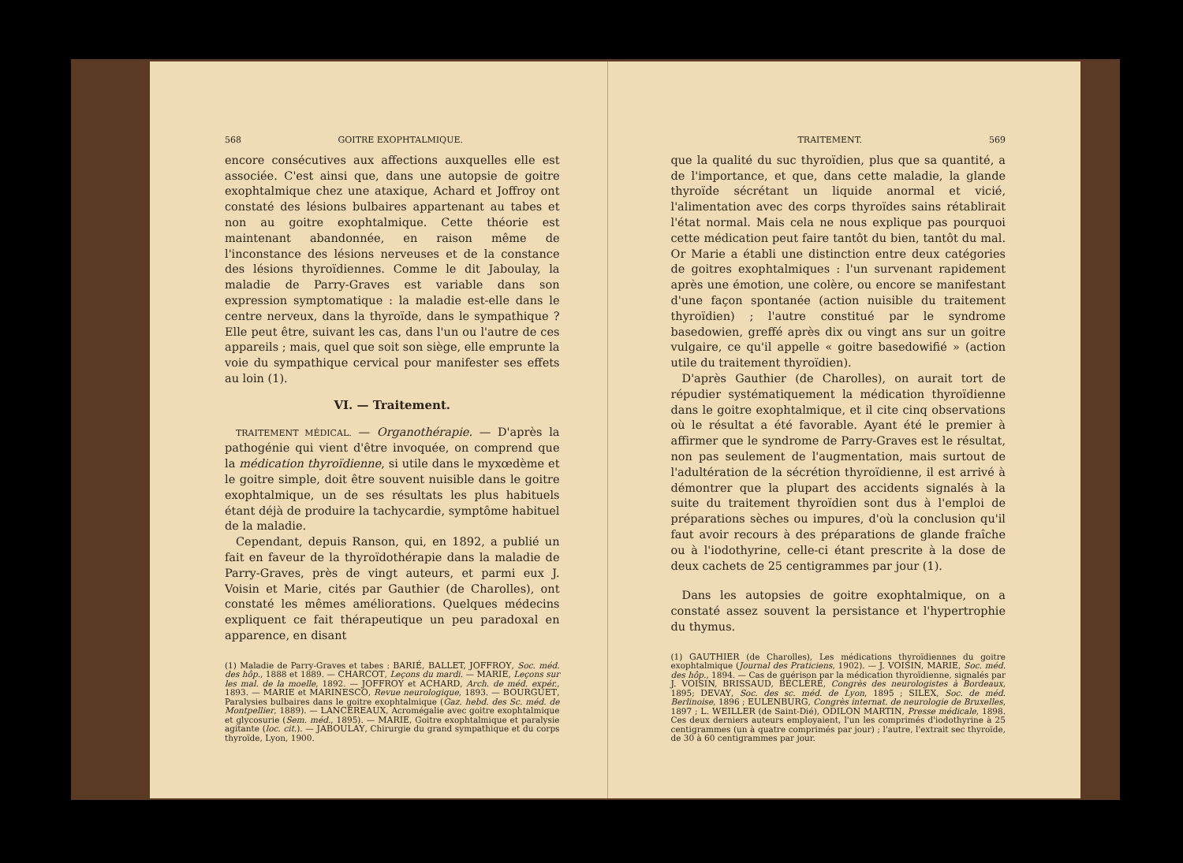568 GOITRE EXOPHTALMIQUE.
encore consécutives aux affections auxquelles elle est associée. C'est ainsi que, dans une autopsie de goitre exophtalmique chez une ataxique, Achard et Joffroy ont constaté des lésions bulbaires appartenant au tabes et non au goitre exophtalmique. Cette théorie est maintenant abandonnée, en raison même de l'inconstance des lésions nerveuses et de la constance des lésions thyroïdiennes. Comme le dit Jaboulay, la maladie de Parry-Graves est variable dans son expression symptomatique : la maladie est-elle dans le centre nerveux, dans la thyroïde, dans le sympathique ? Elle peut être, suivant les cas, dans l'un ou l'autre de ces appareils ; mais, quel que soit son siège, elle emprunte la voie du sympathique cervical pour manifester ses effets au loin (1).
VI. — Traitement.
TRAITEMENT MÉDICAL. — Organothérapie. — D'après la pathogénie qui vient d'être invoquée, on comprend que la médication thyroïdienne, si utile dans le myxœdème et le goitre simple, doit être souvent nuisible dans le goitre exophtalmique, un de ses résultats les plus habituels étant déjà de produire la tachycardie, symptôme habituel de la maladie.
Cependant, depuis Ranson, qui, en 1892, a publié un fait en faveur de la thyroïdothérapie dans la maladie de Parry-Graves, près de vingt auteurs, et parmi eux J. Voisin et Marie, cités par Gauthier (de Charolles), ont constaté les mêmes améliorations. Quelques médecins expliquent ce fait thérapeutique un peu paradoxal en apparence, en disant
(1) Maladie de Parry-Graves et tabes : BARIÉ, BALLET, JOFFROY, Soc. méd. des hôp., 1888 et 1889. — CHARCOT, Leçons du mardi. — MARIE, Leçons sur les mal. de la moelle, 1892. — JOFFROY et ACHARD, Arch. de méd. expér., 1893. — MARIE et MARINESCO, Revue neurologique, 1893. — BOURGUET, Paralysies bulbaires dans le goitre exophtalmique (Gaz. hebd. des Sc. méd. de Montpellier, 1889). — LANCEREAUX, Acromégalie avec goitre exophtalmique et glycosurie (Sem. méd., 1895). — MARIE, Goitre exophtalmique et paralysie agitante (loc. cit.). — JABOULAY, Chirurgie du grand sympathique et du corps thyroïde, Lyon, 1900.
TRAITEMENT. 569
que la qualité du suc thyroïdien, plus que sa quantité, a de l'importance, et que, dans cette maladie, la glande thyroïde sécrétant un liquide anormal et vicié, l'alimentation avec des corps thyroïdes sains rétablirait l'état normal. Mais cela ne nous explique pas pourquoi cette médication peut faire tantôt du bien, tantôt du mal. Or Marie a établi une distinction entre deux catégories de goitres exophtalmiques : l'un survenant rapidement après une émotion, une colère, ou encore se manifestant d'une façon spontanée (action nuisible du traitement thyroïdien) ; l'autre constitué par le syndrome basedowien, greffé après dix ou vingt ans sur un goitre vulgaire, ce qu'il appelle « goitre basedowifié » (action utile du traitement thyroïdien).
D'après Gauthier (de Charolles), on aurait tort de répudier systématiquement la médication thyroïdienne dans le goitre exophtalmique, et il cite cinq observations où le résultat a été favorable. Ayant été le premier à affirmer que le syndrome de Parry-Graves est le résultat, non pas seulement de l'augmentation, mais surtout de l'adultération de la sécrétion thyroïdienne, il est arrivé à démontrer que la plupart des accidents signalés à la suite du traitement thyroïdien sont dus à l'emploi de préparations sèches ou impures, d'où la conclusion qu'il faut avoir recours à des préparations de glande fraîche ou à l'iodothyrine, celle-ci étant prescrite à la dose de deux cachets de 25 centigrammes par jour (1).
Dans les autopsies de goitre exophtalmique, on a constaté assez souvent la persistance et l'hypertrophie du thymus.
(1) GAUTHIER (de Charolles), Les médications thyroïdiennes du goitre exophtalmique (Journal des Praticiens, 1902). — J. VOISIN, MARIE, Soc. méd. des hôp., 1894. — Cas de guérison par la médication thyroïdienne, signalés par J. VOISIN, BRISSAUD, BÉCLÈRE, Congrès des neurologistes à Bordeaux, 1895; DEVAY, Soc. des sc. méd. de Lyon, 1895 ; SILEX, Soc. de méd. Berlinoise, 1896 ; EULENBURG, Congrès internat. de neurologie de Bruxelles, 1897 ; L. WEILLER (de Saint-Dié), ODILON MARTIN, Presse médicale, 1898. Ces deux derniers auteurs employaient, l'un les comprimés d'iodothyrine à 25 centigrammes (un à quatre comprimés par jour) ; l'autre, l'extrait sec thyroïde, de 30 à 60 centigrammes par jour.